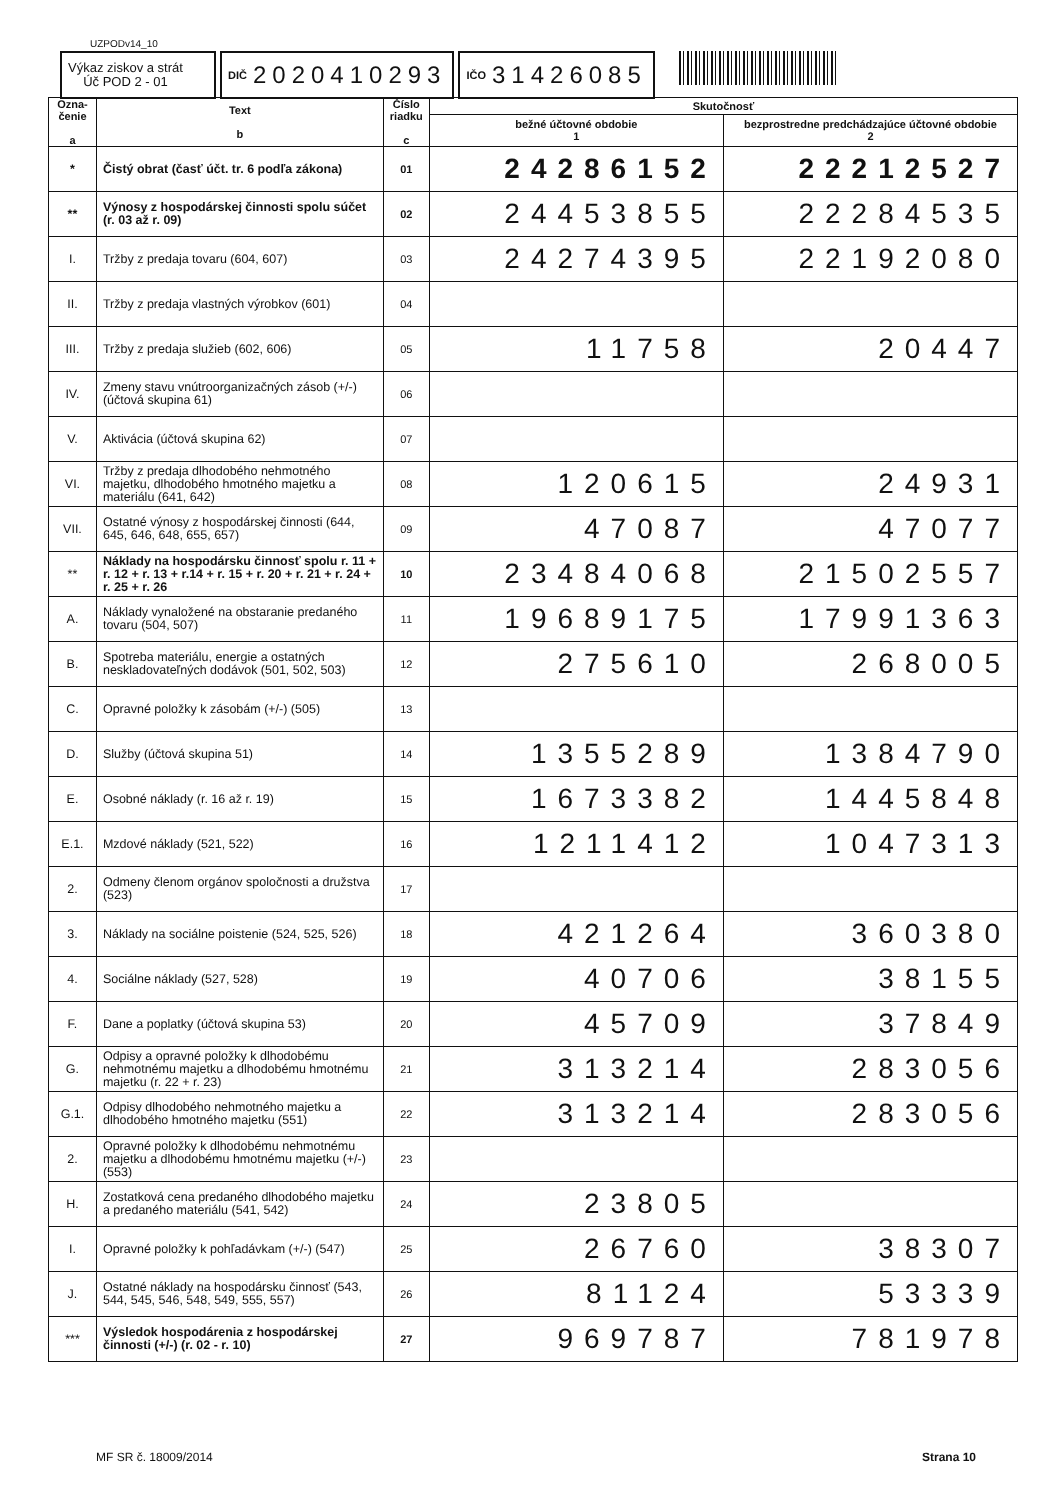UZPODv14_10
Výkaz ziskov a strát
Úč POD 2 - 01
DIČ 2020410293
IČO 31426085
| Ozna- čenie a | Text b | Číslo riadku c | Skutočnosť | |
| --- | --- | --- | --- | --- |
| | | | bežné účtovné obdobie 1 | bezprostredne predchádzajúce účtovné obdobie 2 |
| * | Čistý obrat (časť účt. tr. 6 podľa zákona) | 01 | 24286152 | 22212527 |
| ** | Výnosy z hospodárskej činnosti spolu súčet (r. 03 až r. 09) | 02 | 24453855 | 22284535 |
| I. | Tržby z predaja tovaru (604, 607) | 03 | 24274395 | 22192080 |
| II. | Tržby z predaja vlastných výrobkov (601) | 04 | | |
| III. | Tržby z predaja služieb (602, 606) | 05 | 11758 | 20447 |
| IV. | Zmeny stavu vnútroorganizačných zásob (+/-) (účtová skupina 61) | 06 | | |
| V. | Aktivácia (účtová skupina 62) | 07 | | |
| VI. | Tržby z predaja dlhodobého nehmotného majetku, dlhodobého hmotného majetku a materiálu (641, 642) | 08 | 120615 | 24931 |
| VII. | Ostatné výnosy z hospodárskej činnosti (644, 645, 646, 648, 655, 657) | 09 | 47087 | 47077 |
| ** | Náklady na hospodársku činnosť spolu r. 11 + r. 12 + r. 13 + r.14 + r. 15 + r. 20 + r. 21 + r. 24 + r. 25 + r. 26 | 10 | 23484068 | 21502557 |
| A. | Náklady vynaložené na obstaranie predaného tovaru (504, 507) | 11 | 19689175 | 17991363 |
| B. | Spotreba materiálu, energie a ostatných neskladovateľných dodávok (501, 502, 503) | 12 | 275610 | 268005 |
| C. | Opravné položky k zásobám (+/-) (505) | 13 | | |
| D. | Služby (účtová skupina 51) | 14 | 1355289 | 1384790 |
| E. | Osobné náklady (r. 16 až r. 19) | 15 | 1673382 | 1445848 |
| E.1. | Mzdové náklady (521, 522) | 16 | 1211412 | 1047313 |
| 2. | Odmeny členom orgánov spoločnosti a družstva (523) | 17 | | |
| 3. | Náklady na sociálne poistenie (524, 525, 526) | 18 | 421264 | 360380 |
| 4. | Sociálne náklady (527, 528) | 19 | 40706 | 38155 |
| F. | Dane a poplatky (účtová skupina 53) | 20 | 45709 | 37849 |
| G. | Odpisy a opravné položky k dlhodobému nehmotnému majetku a dlhodobému hmotnému majetku (r. 22 + r. 23) | 21 | 313214 | 283056 |
| G.1. | Odpisy dlhodobého nehmotného majetku a dlhodobého hmotného majetku (551) | 22 | 313214 | 283056 |
| 2. | Opravné položky k dlhodobému nehmotnému majetku a dlhodobému hmotnému majetku (+/-) (553) | 23 | | |
| H. | Zostatková cena predaného dlhodobého majetku a predaného materiálu (541, 542) | 24 | 23805 | |
| I. | Opravné položky k pohľadávkam (+/-) (547) | 25 | 26760 | 38307 |
| J. | Ostatné náklady na hospodársku činnosť (543, 544, 545, 546, 548, 549, 555, 557) | 26 | 81124 | 53339 |
| *** | Výsledok hospodárenia z hospodárskej činnosti (+/-) (r. 02 - r. 10) | 27 | 969787 | 781978 |
MF SR č. 18009/2014 Strana 10